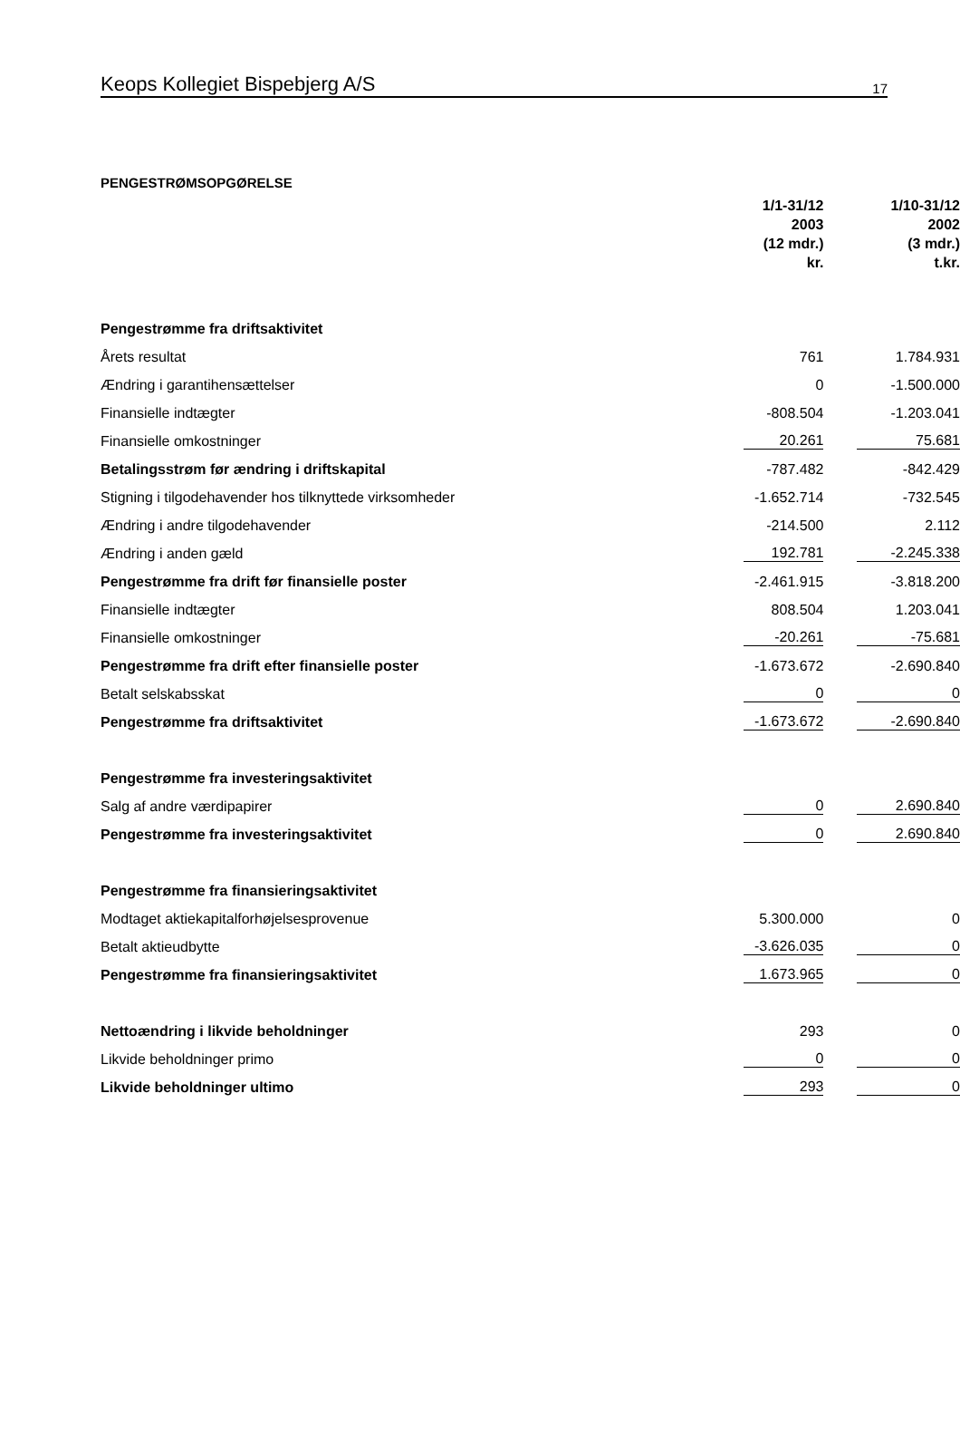Keops Kollegiet Bispebjerg A/S 17
PENGESTRØMSOPGØRELSE
| | 1/1-31/12 2003 (12 mdr.) kr. | 1/10-31/12 2002 (3 mdr.) t.kr. |
| Pengestrømme fra driftsaktivitet | | |
| Årets resultat | 761 | 1.784.931 |
| Ændring i garantihensættelser | 0 | -1.500.000 |
| Finansielle indtægter | -808.504 | -1.203.041 |
| Finansielle omkostninger | 20.261 | 75.681 |
| Betalingsstrøm før ændring i driftskapital | -787.482 | -842.429 |
| Stigning i tilgodehavender hos tilknyttede virksomheder | -1.652.714 | -732.545 |
| Ændring i andre tilgodehavender | -214.500 | 2.112 |
| Ændring i anden gæld | 192.781 | -2.245.338 |
| Pengestrømme fra drift før finansielle poster | -2.461.915 | -3.818.200 |
| Finansielle indtægter | 808.504 | 1.203.041 |
| Finansielle omkostninger | -20.261 | -75.681 |
| Pengestrømme fra drift efter finansielle poster | -1.673.672 | -2.690.840 |
| Betalt selskabsskat | 0 | 0 |
| Pengestrømme fra driftsaktivitet | -1.673.672 | -2.690.840 |
| Pengestrømme fra investeringsaktivitet | | |
| Salg af andre værdipapirer | 0 | 2.690.840 |
| Pengestrømme fra investeringsaktivitet | 0 | 2.690.840 |
| Pengestrømme fra finansieringsaktivitet | | |
| Modtaget aktiekapitalforhøjelsesprovenue | 5.300.000 | 0 |
| Betalt aktieudbytte | -3.626.035 | 0 |
| Pengestrømme fra finansieringsaktivitet | 1.673.965 | 0 |
| Nettoændring i likvide beholdninger | 293 | 0 |
| Likvide beholdninger primo | 0 | 0 |
| Likvide beholdninger ultimo | 293 | 0 |